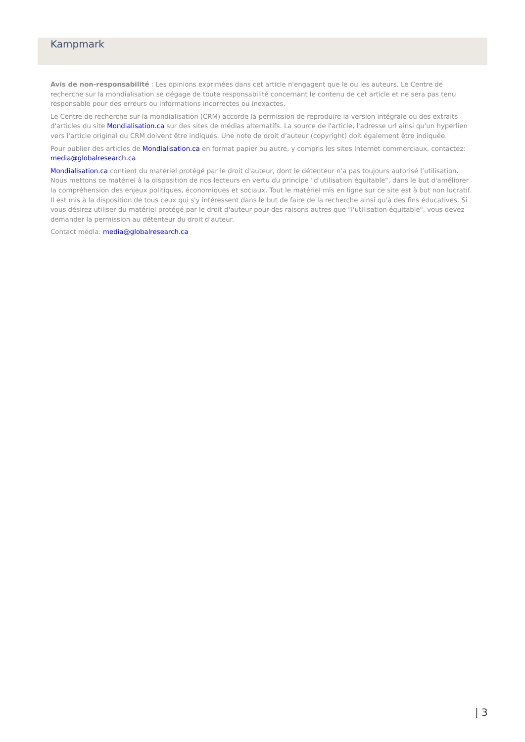Kampmark
Avis de non-responsabilité : Les opinions exprimées dans cet article n'engagent que le ou les auteurs. Le Centre de recherche sur la mondialisation se dégage de toute responsabilité concernant le contenu de cet article et ne sera pas tenu responsable pour des erreurs ou informations incorrectes ou inexactes.
Le Centre de recherche sur la mondialisation (CRM) accorde la permission de reproduire la version intégrale ou des extraits d'articles du site Mondialisation.ca sur des sites de médias alternatifs. La source de l'article, l'adresse url ainsi qu'un hyperlien vers l'article original du CRM doivent être indiqués. Une note de droit d'auteur (copyright) doit également être indiquée.
Pour publier des articles de Mondialisation.ca en format papier ou autre, y compris les sites Internet commerciaux, contactez: media@globalresearch.ca
Mondialisation.ca contient du matériel protégé par le droit d'auteur, dont le détenteur n'a pas toujours autorisé l’utilisation. Nous mettons ce matériel à la disposition de nos lecteurs en vertu du principe "d'utilisation équitable", dans le but d'améliorer la compréhension des enjeux politiques, économiques et sociaux. Tout le matériel mis en ligne sur ce site est à but non lucratif. Il est mis à la disposition de tous ceux qui s'y intéressent dans le but de faire de la recherche ainsi qu'à des fins éducatives. Si vous désirez utiliser du matériel protégé par le droit d'auteur pour des raisons autres que "l'utilisation équitable", vous devez demander la permission au détenteur du droit d'auteur.
Contact média: media@globalresearch.ca
| 3